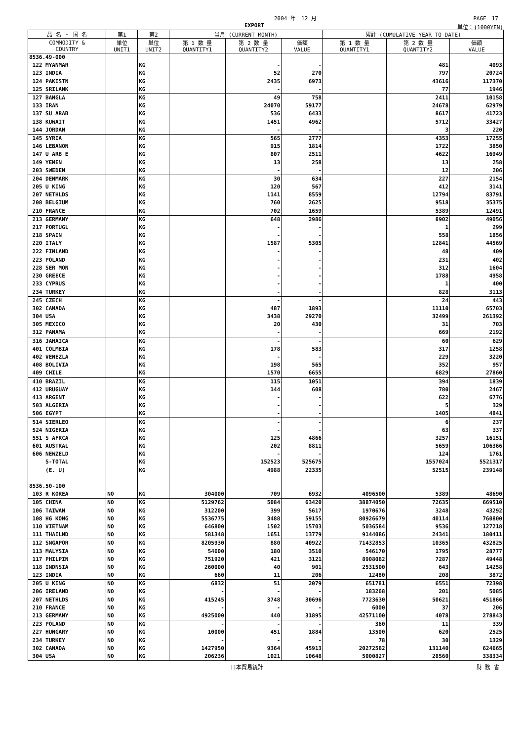2004 年　12 月 PAGE　17
EXPORT 単位：(1000YEN)
| 品 名 ・ 国 名 | 第1 | 第2 | 当月 (CURRENT MONTH) | | | 累計 (CUMULATIVE YEAR TO DATE) | | |
| --- | --- | --- | --- | --- | --- | --- | --- | --- |
| COMMODITY & COUNTRY | 単位 UNIT1 | 単位 UNIT2 | 第 1 数 量 QUANTITY1 | 第 2 数 量 QUANTITY2 | 価額 VALUE | 第 1 数 量 QUANTITY1 | 第 2 数 量 QUANTITY2 | 価額 VALUE |
| 8536.49-000 | | | | | | | | |
| 122 MYANMAR | | KG | | - | - | | 481 | 4093 |
| 123 INDIA | | KG | | 52 | 270 | | 797 | 20724 |
| 124 PAKISTN | | KG | | 2435 | 6973 | | 43616 | 117370 |
| 125 SRILANK | | KG | | - | - | | 77 | 1946 |
| 127 BANGLA | | KG | | 49 | 758 | | 2411 | 10158 |
| 133 IRAN | | KG | | 24070 | 59177 | | 24678 | 62979 |
| 137 SU ARAB | | KG | | 536 | 6433 | | 8617 | 41723 |
| 138 KUWAIT | | KG | | 1451 | 4962 | | 5712 | 33427 |
| 144 JORDAN | | KG | | - | - | | 3 | 220 |
| 145 SYRIA | | KG | | 565 | 2777 | | 4353 | 17255 |
| 146 LEBANON | | KG | | 915 | 1814 | | 1722 | 3850 |
| 147 U ARB E | | KG | | 807 | 2511 | | 4622 | 16949 |
| 149 YEMEN | | KG | | 13 | 258 | | 13 | 258 |
| 203 SWEDEN | | KG | | - | - | | 12 | 206 |
| 204 DENMARK | | KG | | 30 | 634 | | 227 | 2154 |
| 205 U KING | | KG | | 120 | 567 | | 412 | 3141 |
| 207 NETHLDS | | KG | | 1141 | 8559 | | 12794 | 83791 |
| 208 BELGIUM | | KG | | 760 | 2625 | | 9518 | 35375 |
| 210 FRANCE | | KG | | 702 | 1659 | | 5389 | 12491 |
| 213 GERMANY | | KG | | 648 | 2986 | | 8902 | 49056 |
| 217 PORTUGL | | KG | | - | - | | 1 | 299 |
| 218 SPAIN | | KG | | - | - | | 558 | 1856 |
| 220 ITALY | | KG | | 1587 | 5305 | | 12841 | 44569 |
| 222 FINLAND | | KG | | - | - | | 48 | 409 |
| 223 POLAND | | KG | | - | - | | 231 | 402 |
| 228 SER MON | | KG | | - | - | | 312 | 1604 |
| 230 GREECE | | KG | | - | - | | 1788 | 4958 |
| 233 CYPRUS | | KG | | - | - | | 1 | 400 |
| 234 TURKEY | | KG | | - | - | | 828 | 3113 |
| 245 CZECH | | KG | | - | - | | 24 | 443 |
| 302 CANADA | | KG | | 487 | 1893 | | 11110 | 65703 |
| 304 USA | | KG | | 3438 | 29270 | | 32499 | 261392 |
| 305 MEXICO | | KG | | 20 | 430 | | 31 | 703 |
| 312 PANAMA | | KG | | - | - | | 669 | 2192 |
| 316 JAMAICA | | KG | | - | - | | 60 | 629 |
| 401 COLMBIA | | KG | | 178 | 583 | | 317 | 1258 |
| 402 VENEZLA | | KG | | - | - | | 229 | 3220 |
| 408 BOLIVIA | | KG | | 198 | 565 | | 352 | 957 |
| 409 CHILE | | KG | | 1570 | 6655 | | 6829 | 27860 |
| 410 BRAZIL | | KG | | 115 | 1051 | | 394 | 1839 |
| 412 URUGUAY | | KG | | 144 | 608 | | 780 | 2467 |
| 413 ARGENT | | KG | | - | - | | 622 | 6776 |
| 503 ALGERIA | | KG | | - | - | | 5 | 329 |
| 506 EGYPT | | KG | | - | - | | 1405 | 4841 |
| 514 SIERLEO | | KG | | - | - | | 6 | 237 |
| 524 NIGERIA | | KG | | - | - | | 63 | 337 |
| 551 S AFRCA | | KG | | 125 | 4866 | | 3257 | 16151 |
| 601 AUSTRAL | | KG | | 202 | 8811 | | 5659 | 106366 |
| 606 NEWZELD | | KG | | - | - | | 124 | 1761 |
| S-TOTAL | | KG | | 152523 | 525675 | | 1557024 | 5521317 |
| (E. U) | | KG | | 4988 | 22335 | | 52515 | 239148 |
| 8536.50-100 | | | | | | | | |
| 103 R KOREA | NO | KG | 304000 | 709 | 6932 | 4096500 | 5389 | 48690 |
| 105 CHINA | NO | KG | 5129762 | 5084 | 63420 | 38874050 | 72635 | 669510 |
| 106 TAIWAN | NO | KG | 312200 | 399 | 5617 | 1970676 | 3248 | 43292 |
| 108 HG KONG | NO | KG | 5536775 | 3488 | 59155 | 80926679 | 40114 | 760800 |
| 110 VIETNAM | NO | KG | 646800 | 1502 | 15703 | 5036584 | 9536 | 127218 |
| 111 THAILND | NO | KG | 581348 | 1651 | 13779 | 9144086 | 24341 | 180411 |
| 112 SNGAPOR | NO | KG | 8205930 | 880 | 40922 | 71432853 | 10365 | 432825 |
| 113 MALYSIA | NO | KG | 54600 | 180 | 3510 | 546170 | 1795 | 28777 |
| 117 PHILPIN | NO | KG | 751920 | 421 | 3121 | 8908082 | 7287 | 49448 |
| 118 INDNSIA | NO | KG | 260000 | 40 | 901 | 2531500 | 643 | 14258 |
| 123 INDIA | NO | KG | 660 | 11 | 206 | 12480 | 208 | 3872 |
| 205 U KING | NO | KG | 6832 | 51 | 2079 | 651781 | 6551 | 72398 |
| 206 IRELAND | NO | KG | - | - | - | 183268 | 201 | 5085 |
| 207 NETHLDS | NO | KG | 415245 | 3748 | 30696 | 7723630 | 50621 | 451866 |
| 210 FRANCE | NO | KG | - | - | - | 6000 | 37 | 206 |
| 213 GERMANY | NO | KG | 4925000 | 440 | 31895 | 42571100 | 4078 | 278843 |
| 223 POLAND | NO | KG | - | - | - | 360 | 11 | 339 |
| 227 HUNGARY | NO | KG | 10000 | 451 | 1884 | 13500 | 620 | 2525 |
| 234 TURKEY | NO | KG | - | - | - | 78 | 30 | 1329 |
| 302 CANADA | NO | KG | 1427950 | 9364 | 45913 | 20272582 | 131140 | 624665 |
| 304 USA | NO | KG | 206236 | 1021 | 10648 | 5000827 | 28560 | 338334 |
日本貿易統計 財 務 省